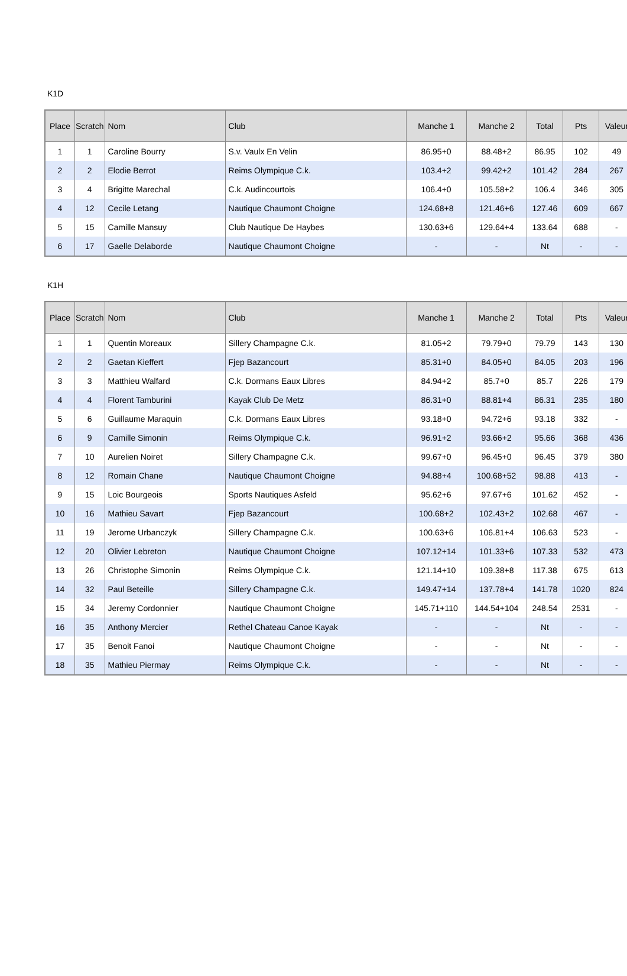K1D
| Place | Scratch | Nom | Club | Manche 1 | Manche 2 | Total | Pts | Valeur |
| --- | --- | --- | --- | --- | --- | --- | --- | --- |
| 1 | 1 | Caroline Bourry | S.v. Vaulx En Velin | 86.95+0 | 88.48+2 | 86.95 | 102 | 49 |
| 2 | 2 | Elodie Berrot | Reims Olympique C.k. | 103.4+2 | 99.42+2 | 101.42 | 284 | 267 |
| 3 | 4 | Brigitte Marechal | C.k. Audincourtois | 106.4+0 | 105.58+2 | 106.4 | 346 | 305 |
| 4 | 12 | Cecile Letang | Nautique Chaumont Choigne | 124.68+8 | 121.46+6 | 127.46 | 609 | 667 |
| 5 | 15 | Camille Mansuy | Club Nautique De Haybes | 130.63+6 | 129.64+4 | 133.64 | 688 | - |
| 6 | 17 | Gaelle Delaborde | Nautique Chaumont Choigne | - | - | Nt | - | - |
K1H
| Place | Scratch | Nom | Club | Manche 1 | Manche 2 | Total | Pts | Valeur |
| --- | --- | --- | --- | --- | --- | --- | --- | --- |
| 1 | 1 | Quentin Moreaux | Sillery Champagne C.k. | 81.05+2 | 79.79+0 | 79.79 | 143 | 130 |
| 2 | 2 | Gaetan Kieffert | Fjep Bazancourt | 85.31+0 | 84.05+0 | 84.05 | 203 | 196 |
| 3 | 3 | Matthieu Walfard | C.k. Dormans Eaux Libres | 84.94+2 | 85.7+0 | 85.7 | 226 | 179 |
| 4 | 4 | Florent Tamburini | Kayak Club De Metz | 86.31+0 | 88.81+4 | 86.31 | 235 | 180 |
| 5 | 6 | Guillaume Maraquin | C.k. Dormans Eaux Libres | 93.18+0 | 94.72+6 | 93.18 | 332 | - |
| 6 | 9 | Camille Simonin | Reims Olympique C.k. | 96.91+2 | 93.66+2 | 95.66 | 368 | 436 |
| 7 | 10 | Aurelien Noiret | Sillery Champagne C.k. | 99.67+0 | 96.45+0 | 96.45 | 379 | 380 |
| 8 | 12 | Romain Chane | Nautique Chaumont Choigne | 94.88+4 | 100.68+52 | 98.88 | 413 | - |
| 9 | 15 | Loic Bourgeois | Sports Nautiques Asfeld | 95.62+6 | 97.67+6 | 101.62 | 452 | - |
| 10 | 16 | Mathieu Savart | Fjep Bazancourt | 100.68+2 | 102.43+2 | 102.68 | 467 | - |
| 11 | 19 | Jerome Urbanczyk | Sillery Champagne C.k. | 100.63+6 | 106.81+4 | 106.63 | 523 | - |
| 12 | 20 | Olivier Lebreton | Nautique Chaumont Choigne | 107.12+14 | 101.33+6 | 107.33 | 532 | 473 |
| 13 | 26 | Christophe Simonin | Reims Olympique C.k. | 121.14+10 | 109.38+8 | 117.38 | 675 | 613 |
| 14 | 32 | Paul Beteille | Sillery Champagne C.k. | 149.47+14 | 137.78+4 | 141.78 | 1020 | 824 |
| 15 | 34 | Jeremy Cordonnier | Nautique Chaumont Choigne | 145.71+110 | 144.54+104 | 248.54 | 2531 | - |
| 16 | 35 | Anthony Mercier | Rethel Chateau Canoe Kayak | - | - | Nt | - | - |
| 17 | 35 | Benoit Fanoi | Nautique Chaumont Choigne | - | - | Nt | - | - |
| 18 | 35 | Mathieu Piermay | Reims Olympique C.k. | - | - | Nt | - | - |